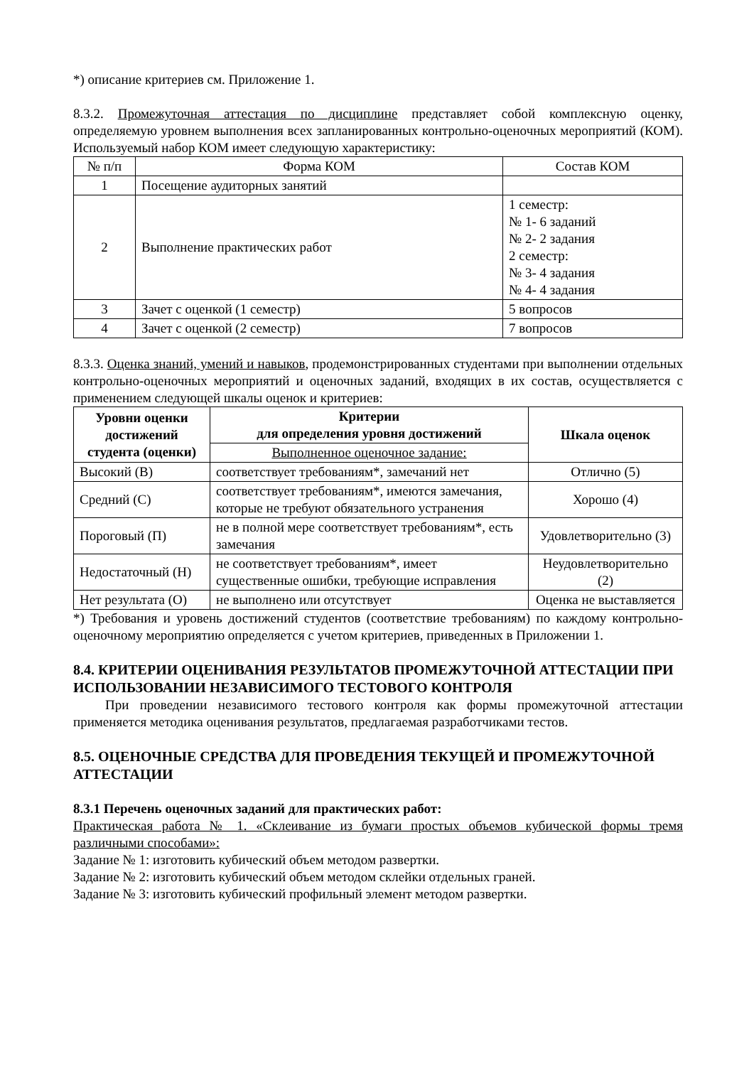*) описание критериев см. Приложение 1.
8.3.2. Промежуточная аттестация по дисциплине представляет собой комплексную оценку, определяемую уровнем выполнения всех запланированных контрольно-оценочных мероприятий (КОМ). Используемый набор КОМ имеет следующую характеристику:
| № п/п | Форма КОМ | Состав КОМ |
| --- | --- | --- |
| 1 | Посещение аудиторных занятий | |
| 2 | Выполнение практических работ | 1 семестр: № 1- 6 заданий № 2- 2 задания 2 семестр: № 3- 4 задания № 4- 4 задания |
| 3 | Зачет с оценкой (1 семестр) | 5 вопросов |
| 4 | Зачет с оценкой (2 семестр) | 7 вопросов |
8.3.3. Оценка знаний, умений и навыков, продемонстрированных студентами при выполнении отдельных контрольно-оценочных мероприятий и оценочных заданий, входящих в их состав, осуществляется с применением следующей шкалы оценок и критериев:
| Уровни оценки достижений студента (оценки) | Критерии для определения уровня достижений | Шкала оценок |
| --- | --- | --- |
| | Выполненное оценочное задание: | |
| Высокий (В) | соответствует требованиям*, замечаний нет | Отлично (5) |
| Средний (С) | соответствует требованиям*, имеются замечания, которые не требуют обязательного устранения | Хорошо (4) |
| Пороговый (П) | не в полной мере соответствует требованиям*, есть замечания | Удовлетворительно (3) |
| Недостаточный (Н) | не соответствует требованиям*, имеет существенные ошибки, требующие исправления | Неудовлетворительно (2) |
| Нет результата (О) | не выполнено или отсутствует | Оценка не выставляется |
*) Требования и уровень достижений студентов (соответствие требованиям) по каждому контрольно-оценочному мероприятию определяется с учетом критериев, приведенных в Приложении 1.
8.4. КРИТЕРИИ ОЦЕНИВАНИЯ РЕЗУЛЬТАТОВ ПРОМЕЖУТОЧНОЙ АТТЕСТАЦИИ ПРИ ИСПОЛЬЗОВАНИИ НЕЗАВИСИМОГО ТЕСТОВОГО КОНТРОЛЯ
При проведении независимого тестового контроля как формы промежуточной аттестации применяется методика оценивания результатов, предлагаемая разработчиками тестов.
8.5. ОЦЕНОЧНЫЕ СРЕДСТВА ДЛЯ ПРОВЕДЕНИЯ ТЕКУЩЕЙ И ПРОМЕЖУТОЧНОЙ АТТЕСТАЦИИ
8.3.1 Перечень оценочных заданий для практических работ:
Практическая работа № 1. «Склеивание из бумаги простых объемов кубической формы тремя различными способами»:
Задание № 1: изготовить кубический объем методом развертки.
Задание № 2: изготовить кубический объем методом склейки отдельных граней.
Задание № 3: изготовить кубический профильный элемент методом развертки.